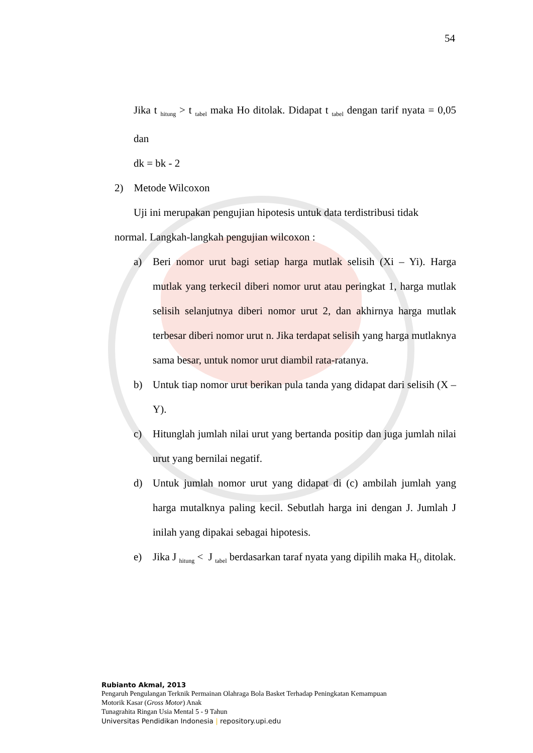54
Jika t <sub>hitung</sub> > t <sub>tabel</sub> maka Ho ditolak. Didapat t <sub>tabel</sub> dengan tarif nyata = 0,05 dan
dk = bk - 2
2) Metode Wilcoxon
Uji ini merupakan pengujian hipotesis untuk data terdistribusi tidak
normal. Langkah-langkah pengujian wilcoxon :
a) Beri nomor urut bagi setiap harga mutlak selisih (Xi – Yi). Harga mutlak yang terkecil diberi nomor urut atau peringkat 1, harga mutlak selisih selanjutnya diberi nomor urut 2, dan akhirnya harga mutlak terbesar diberi nomor urut n. Jika terdapat selisih yang harga mutlaknya sama besar, untuk nomor urut diambil rata-ratanya.
b) Untuk tiap nomor urut berikan pula tanda yang didapat dari selisih (X –Y).
c) Hitunglah jumlah nilai urut yang bertanda positip dan juga jumlah nilai urut yang bernilai negatif.
d) Untuk jumlah nomor urut yang didapat di (c) ambilah jumlah yang harga mutalknya paling kecil. Sebutlah harga ini dengan J. Jumlah J inilah yang dipakai sebagai hipotesis.
e) Jika J <sub>hitung</sub> < J <sub>tabel</sub> berdasarkan taraf nyata yang dipilih maka H<sub>O</sub> ditolak.
Rubianto Akmal, 2013
Pengaruh Pengulangan Terknik Permainan Olahraga Bola Basket Terhadap Peningkatan Kemampuan
Motorik Kasar (Gross Motor) Anak
Tunagrahita Ringan Usia Mental 5 - 9 Tahun
Universitas Pendidikan Indonesia | repository.upi.edu